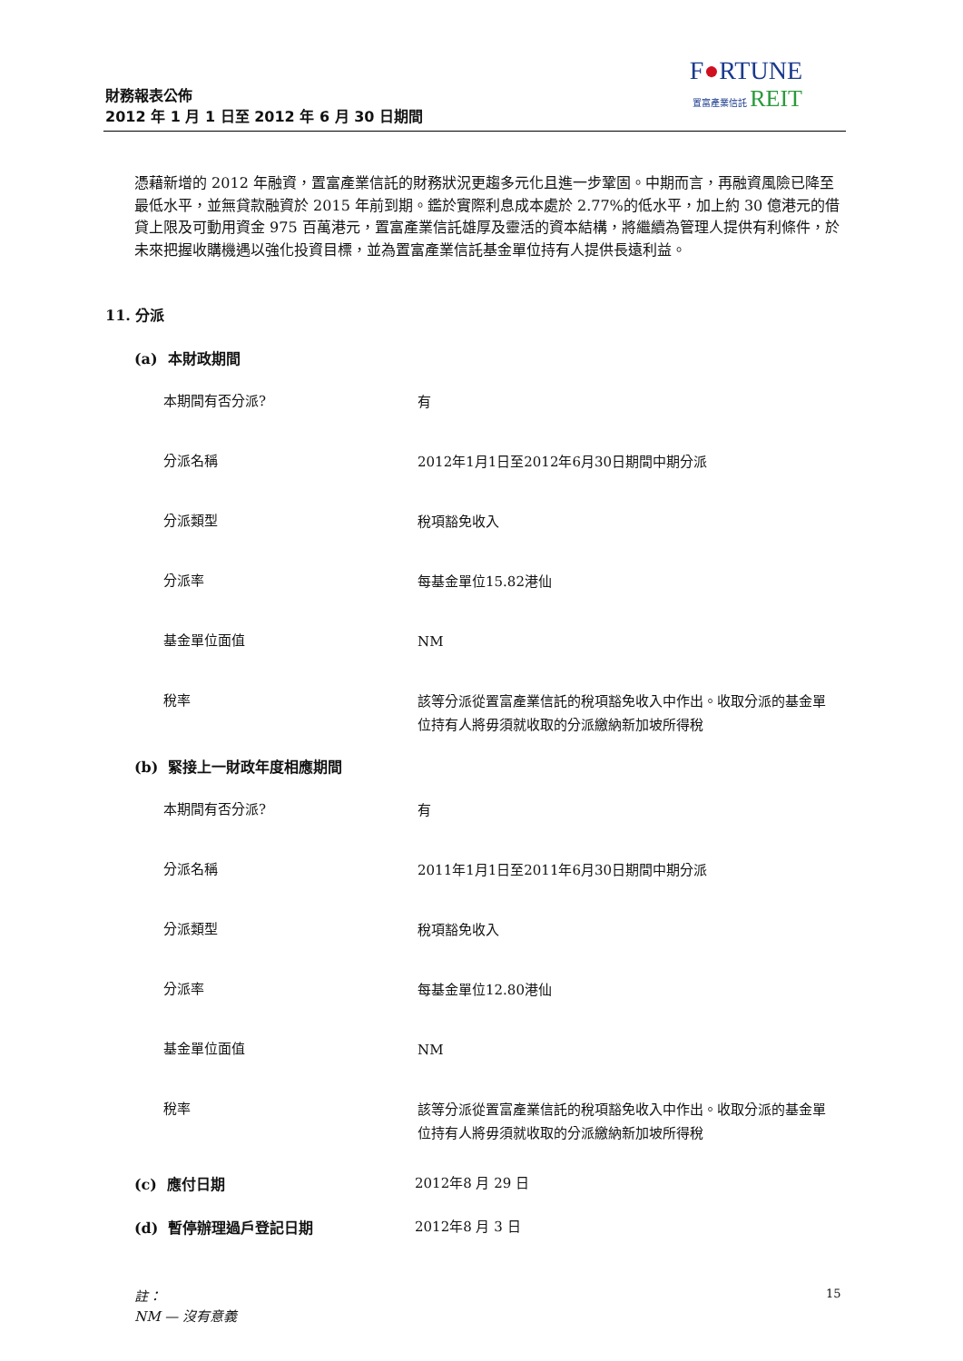財務報表公佈
2012 年 1 月 1 日至 2012 年 6 月 30 日期間
F●RTUNE
置富產業信託 REIT
憑藉新增的 2012 年融資，置富產業信託的財務狀況更趨多元化且進一步鞏固。中期而言，再融資風險已降至最低水平，並無貸款融資於 2015 年前到期。鑑於實際利息成本處於 2.77%的低水平，加上約 30 億港元的借貸上限及可動用資金 975 百萬港元，置富產業信託雄厚及靈活的資本結構，將繼續為管理人提供有利條件，於未來把握收購機遇以強化投資目標，並為置富產業信託基金單位持有人提供長遠利益。
11. 分派
(a) 本財政期間
| 本期間有否分派? | 有 |
| 分派名稱 | 2012年1月1日至2012年6月30日期間中期分派 |
| 分派類型 | 稅項豁免收入 |
| 分派率 | 每基金單位15.82港仙 |
| 基金單位面值 | NM |
| 稅率 | 該等分派從置富產業信託的稅項豁免收入中作出。收取分派的基金單位持有人將毋須就收取的分派繳納新加坡所得稅 |
(b) 緊接上一財政年度相應期間
| 本期間有否分派? | 有 |
| 分派名稱 | 2011年1月1日至2011年6月30日期間中期分派 |
| 分派類型 | 稅項豁免收入 |
| 分派率 | 每基金單位12.80港仙 |
| 基金單位面值 | NM |
| 稅率 | 該等分派從置富產業信託的稅項豁免收入中作出。收取分派的基金單位持有人將毋須就收取的分派繳納新加坡所得稅 |
(c) 應付日期 2012年8 月 29 日
(d) 暫停辦理過戶登記日期 2012年8 月 3 日
註：
NM — 沒有意義
15